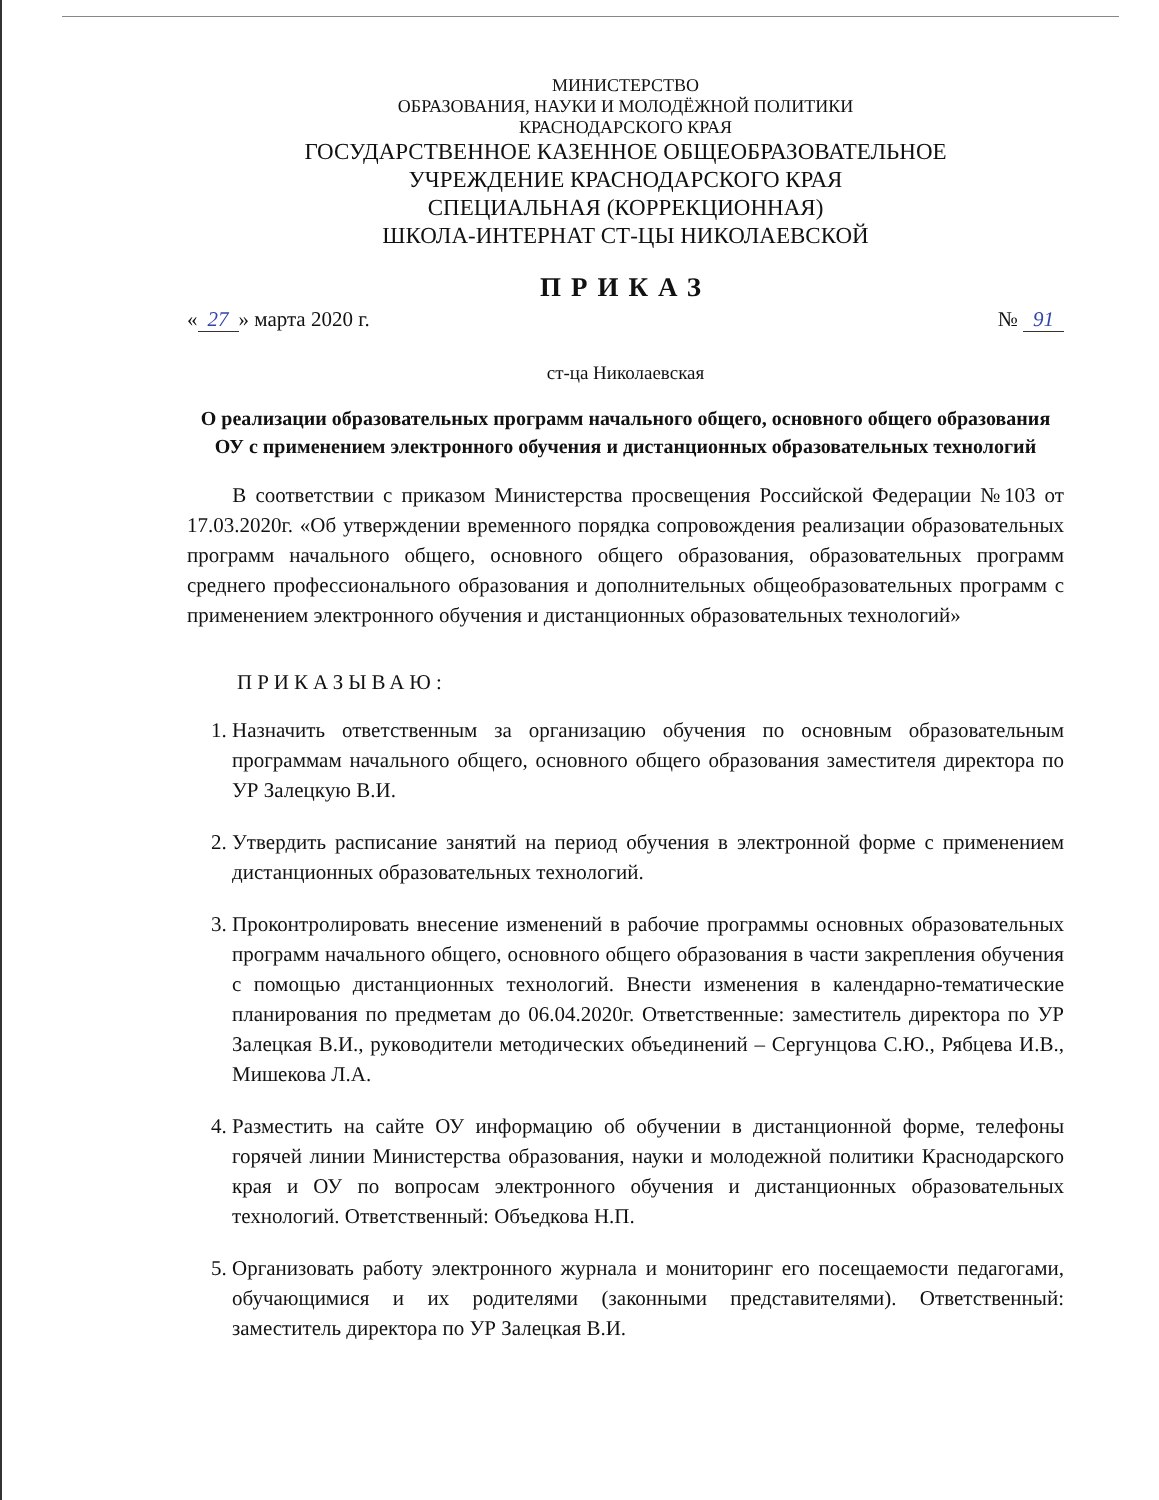МИНИСТЕРСТВО
ОБРАЗОВАНИЯ, НАУКИ И МОЛОДЁЖНОЙ ПОЛИТИКИ
КРАСНОДАРСКОГО КРАЯ
ГОСУДАРСТВЕННОЕ КАЗЕННОЕ ОБЩЕОБРАЗОВАТЕЛЬНОЕ
УЧРЕЖДЕНИЕ КРАСНОДАРСКОГО КРАЯ
СПЕЦИАЛЬНАЯ (КОРРЕКЦИОННАЯ)
ШКОЛА-ИНТЕРНАТ СТ-ЦЫ НИКОЛАЕВСКОЙ
ПРИКАЗ
« 27 » марта 2020 г. № 91
ст-ца Николаевская
О реализации образовательных программ начального общего, основного общего образования ОУ с применением электронного обучения и дистанционных образовательных технологий
В соответствии с приказом Министерства просвещения Российской Федерации №103 от 17.03.2020г. «Об утверждении временного порядка сопровождения реализации образовательных программ начального общего, основного общего образования, образовательных программ среднего профессионального образования и дополнительных общеобразовательных программ с применением электронного обучения и дистанционных образовательных технологий»
ПРИКАЗЫВАЮ:
1. Назначить ответственным за организацию обучения по основным образовательным программам начального общего, основного общего образования заместителя директора по УР Залецкую В.И.
2. Утвердить расписание занятий на период обучения в электронной форме с применением дистанционных образовательных технологий.
3. Проконтролировать внесение изменений в рабочие программы основных образовательных программ начального общего, основного общего образования в части закрепления обучения с помощью дистанционных технологий. Внести изменения в календарно-тематические планирования по предметам до 06.04.2020г. Ответственные: заместитель директора по УР Залецкая В.И., руководители методических объединений – Сергунцова С.Ю., Рябцева И.В., Мишекова Л.А.
4. Разместить на сайте ОУ информацию об обучении в дистанционной форме, телефоны горячей линии Министерства образования, науки и молодежной политики Краснодарского края и ОУ по вопросам электронного обучения и дистанционных образовательных технологий. Ответственный: Объедкова Н.П.
5. Организовать работу электронного журнала и мониторинг его посещаемости педагогами, обучающимися и их родителями (законными представителями). Ответственный: заместитель директора по УР Залецкая В.И.